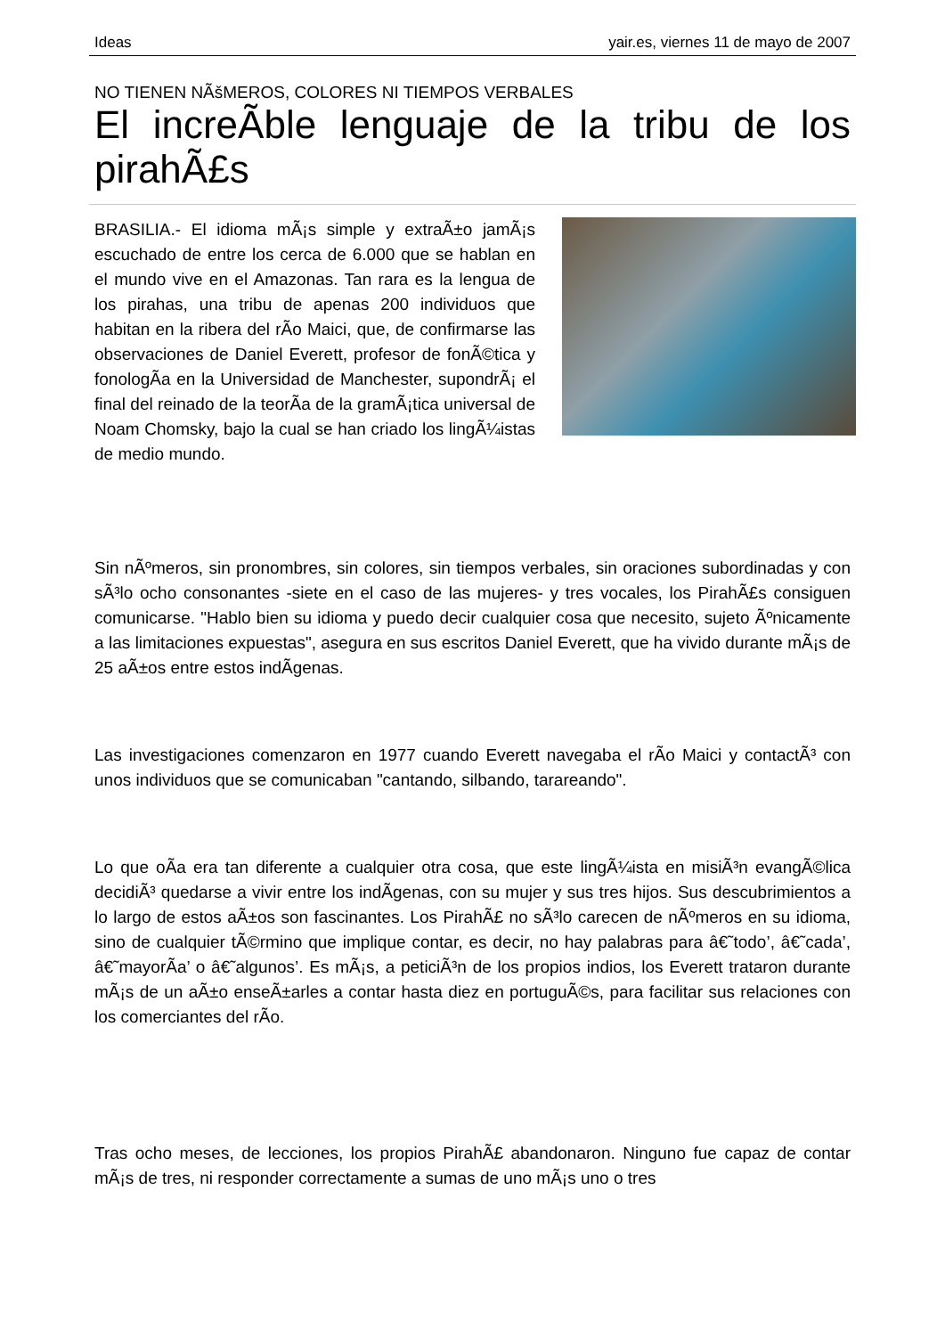Ideas yair.es, viernes 11 de mayo de 2007
NO TIENEN NÃšMEROS, COLORES NI TIEMPOS VERBALES
El increÃ­ble lenguaje de la tribu de los pirahÃ£s
BRASILIA.- El idioma mÃ¡s simple y extraÃ±o jamÃ¡s escuchado de entre los cerca de 6.000 que se hablan en el mundo vive en el Amazonas. Tan rara es la lengua de los pirahas, una tribu de apenas 200 individuos que habitan en la ribera del rÃ­o Maici, que, de confirmarse las observaciones de Daniel Everett, profesor de fonÃ©tica y fonologÃ­a en la Universidad de Manchester, supondrÃ¡ el final del reinado de la teorÃ­a de la gramÃ¡tica universal de Noam Chomsky, bajo la cual se han criado los lingÃ¼istas de medio mundo.
Sin nÃºmeros, sin pronombres, sin colores, sin tiempos verbales, sin oraciones subordinadas y con sÃ³lo ocho consonantes -siete en el caso de las mujeres- y tres vocales, los PirahÃ£s consiguen comunicarse. "Hablo bien su idioma y puedo decir cualquier cosa que necesito, sujeto Ãºnicamente a las limitaciones expuestas", asegura en sus escritos Daniel Everett, que ha vivido durante mÃ¡s de 25 aÃ±os entre estos indÃ­genas.
Las investigaciones comenzaron en 1977 cuando Everett navegaba el rÃ­o Maici y contactÃ³ con unos individuos que se comunicaban "cantando, silbando, tarareando".
Lo que oÃ­a era tan diferente a cualquier otra cosa, que este lingÃ¼ista en misiÃ³n evangÃ©lica decidiÃ³ quedarse a vivir entre los indÃ­genas, con su mujer y sus tres hijos. Sus descubrimientos a lo largo de estos aÃ±os son fascinantes. Los PirahÃ£ no sÃ³lo carecen de nÃºmeros en su idioma, sino de cualquier tÃ©rmino que implique contar, es decir, no hay palabras para â€˜todo’, â€˜cada’, â€˜mayorÃ­a’ o â€˜algunos’. Es mÃ¡s, a peticiÃ³n de los propios indios, los Everett trataron durante mÃ¡s de un aÃ±o enseÃ±arles a contar hasta diez en portuguÃ©s, para facilitar sus relaciones con los comerciantes del rÃ­o.
Tras ocho meses, de lecciones, los propios PirahÃ£ abandonaron. Ninguno fue capaz de contar mÃ¡s de tres, ni responder correctamente a sumas de uno mÃ¡s uno o tres